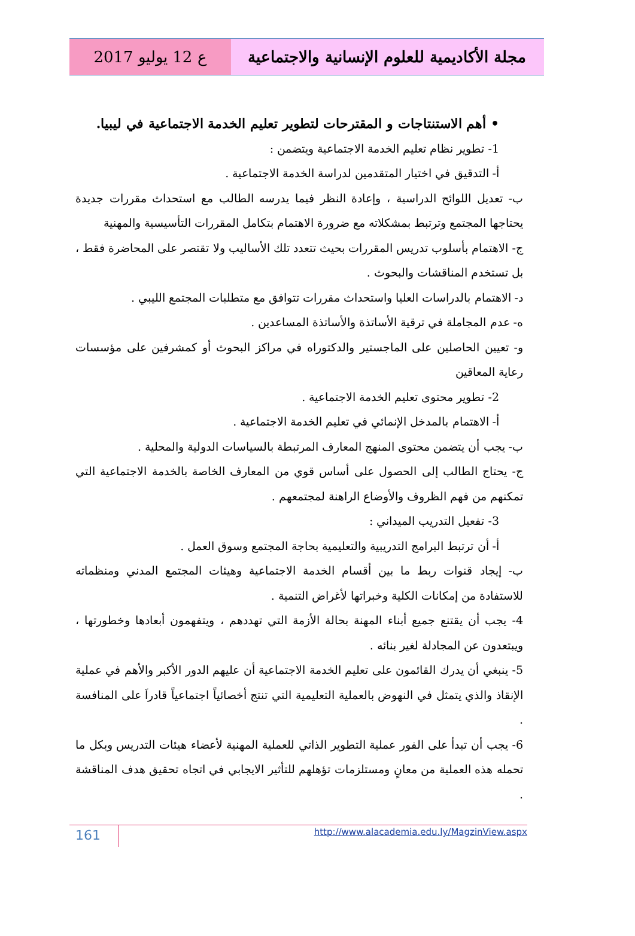ع 12 يوليو 2017 مجلة الأكاديمية للعلوم الإنسانية والاجتماعية
• أهم الاستنتاجات و المقترحات لتطوير تعليم الخدمة الاجتماعية في ليبيا.
1- تطوير نظام تعليم الخدمة الاجتماعية ويتضمن :
أ- التدقيق في اختيار المتقدمين لدراسة الخدمة الاجتماعية .
ب- تعديل اللوائح الدراسية ، وإعادة النظر فيما يدرسه الطالب مع استحداث مقررات جديدة يحتاجها المجتمع وترتبط بمشكلاته مع ضرورة الاهتمام بتكامل المقررات التأسيسية والمهنية
ج- الاهتمام بأسلوب تدريس المقررات بحيث تتعدد تلك الأساليب ولا تقتصر على المحاضرة فقط ، بل تستخدم المناقشات والبحوث .
د- الاهتمام بالدراسات العليا واستحداث مقررات تتوافق مع متطلبات المجتمع الليبي .
ه- عدم المجاملة في ترقية الأساتذة والأساتذة المساعدين .
و- تعيين الحاصلين على الماجستير والدكتوراه في مراكز البحوث أو كمشرفين على مؤسسات رعاية المعاقين
2- تطوير محتوى تعليم الخدمة الاجتماعية .
أ- الاهتمام بالمدخل الإنمائي في تعليم الخدمة الاجتماعية .
ب- يجب أن يتضمن محتوى المنهج المعارف المرتبطة بالسياسات الدولية والمحلية .
ج- يحتاج الطالب إلى الحصول على أساس قوي من المعارف الخاصة بالخدمة الاجتماعية التي تمكنهم من فهم الظروف والأوضاع الراهنة لمجتمعهم .
3- تفعيل التدريب الميداني :
أ- أن ترتبط البرامج التدريبية والتعليمية بحاجة المجتمع وسوق العمل .
ب- إيجاد قنوات ربط ما بين أقسام الخدمة الاجتماعية وهيئات المجتمع المدني ومنظماته للاستفادة من إمكانات الكلية وخبراتها لأغراض التنمية .
4- يجب أن يقتنع جميع أبناء المهنة بحالة الأزمة التي تهددهم ، ويتفهمون أبعادها وخطورتها ، ويبتعدون عن المجادلة لغير بنائه .
5- ينبغي أن يدرك القائمون على تعليم الخدمة الاجتماعية أن عليهم الدور الأكبر والأهم في عملية الإنقاذ والذي يتمثل في النهوض بالعملية التعليمية التي تنتج أخصائياً اجتماعياً قادراَ على المنافسة .
6- يجب أن تبدأ على الفور عملية التطوير الذاتي للعملية المهنية لأعضاء هيئات التدريس وبكل ما تحمله هذه العملية من معانٍ ومستلزمات تؤهلهم للتأثير الايجابي في اتجاه تحقيق هدف المناقشة .
161
http://www.alacademia.edu.ly/MagzinView.aspx